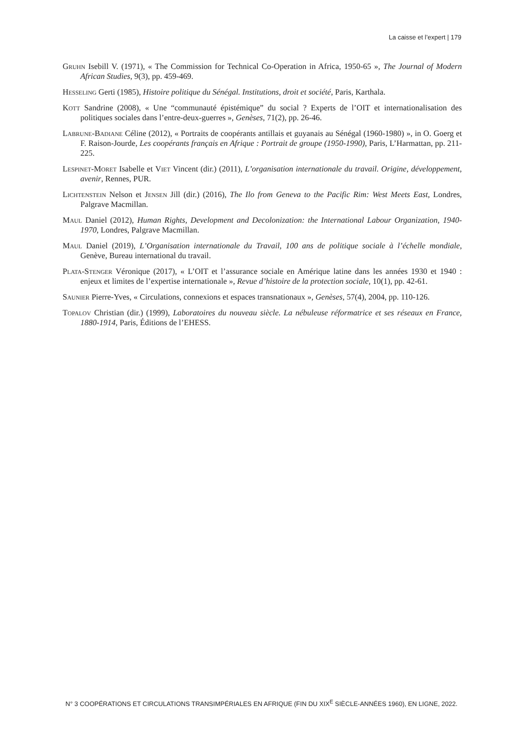La caisse et l’expert | 179
Gruhn Isebill V. (1971), « The Commission for Technical Co-Operation in Africa, 1950-65 », The Journal of Modern African Studies, 9(3), pp. 459-469.
Hesseling Gerti (1985), Histoire politique du Sénégal. Institutions, droit et société, Paris, Karthala.
Kott Sandrine (2008), « Une “communauté épistémique” du social ? Experts de l’OIT et internationalisation des politiques sociales dans l’entre-deux-guerres », Genèses, 71(2), pp. 26-46.
Labrune-Badiane Céline (2012), « Portraits de coopérants antillais et guyanais au Sénégal (1960-1980) », in O. Goerg et F. Raison-Jourde, Les coopérants français en Afrique : Portrait de groupe (1950-1990), Paris, L’Harmattan, pp. 211-225.
Lespinet-Moret Isabelle et Viet Vincent (dir.) (2011), L’organisation internationale du travail. Origine, développement, avenir, Rennes, PUR.
Lichtenstein Nelson et Jensen Jill (dir.) (2016), The Ilo from Geneva to the Pacific Rim: West Meets East, Londres, Palgrave Macmillan.
Maul Daniel (2012), Human Rights, Development and Decolonization: the International Labour Organization, 1940-1970, Londres, Palgrave Macmillan.
Maul Daniel (2019), L’Organisation internationale du Travail, 100 ans de politique sociale à l’échelle mondiale, Genève, Bureau international du travail.
Plata-Stenger Véronique (2017), « L’OIT et l’assurance sociale en Amérique latine dans les années 1930 et 1940 : enjeux et limites de l’expertise internationale », Revue d’histoire de la protection sociale, 10(1), pp. 42-61.
Saunier Pierre-Yves, « Circulations, connexions et espaces transnationaux », Genèses, 57(4), 2004, pp. 110-126.
Topalov Christian (dir.) (1999), Laboratoires du nouveau siècle. La nébuleuse réformatrice et ses réseaux en France, 1880-1914, Paris, Éditions de l’EHESS.
N° 3 COOPÉRATIONS ET CIRCULATIONS TRANSIMPÉRIALES EN AFRIQUE (FIN DU XIX<sup>E</sup> SIÈCLE-ANNÉES 1960), EN LIGNE, 2022.